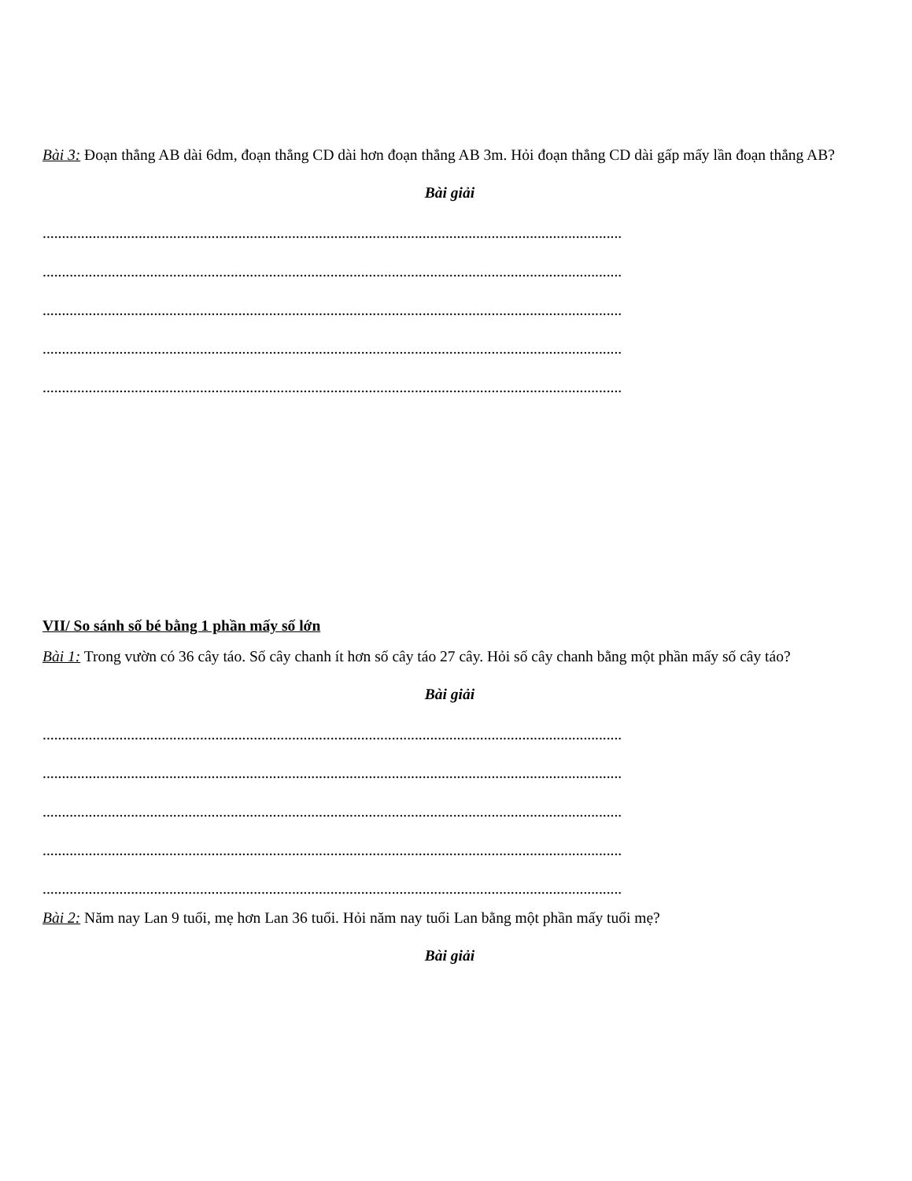Bài 3: Đoạn thẳng AB dài 6dm, đoạn thẳng CD dài hơn đoạn thẳng AB 3m. Hỏi đoạn thẳng CD dài gấp mấy lần đoạn thẳng AB?
Bài giải
.......................................................................................................................................................
.......................................................................................................................................................
.......................................................................................................................................................
.......................................................................................................................................................
.......................................................................................................................................................
VII/ So sánh số bé bằng 1 phần mấy số lớn
Bài 1: Trong vườn có 36 cây táo. Số cây chanh ít hơn số cây táo 27 cây. Hỏi số cây chanh bằng một phần mấy số cây táo?
Bài giải
.......................................................................................................................................................
.......................................................................................................................................................
.......................................................................................................................................................
.......................................................................................................................................................
.......................................................................................................................................................
Bài 2: Năm nay Lan 9 tuổi, mẹ hơn Lan 36 tuổi. Hỏi năm nay tuổi Lan bằng một phần mấy tuổi mẹ?
Bài giải